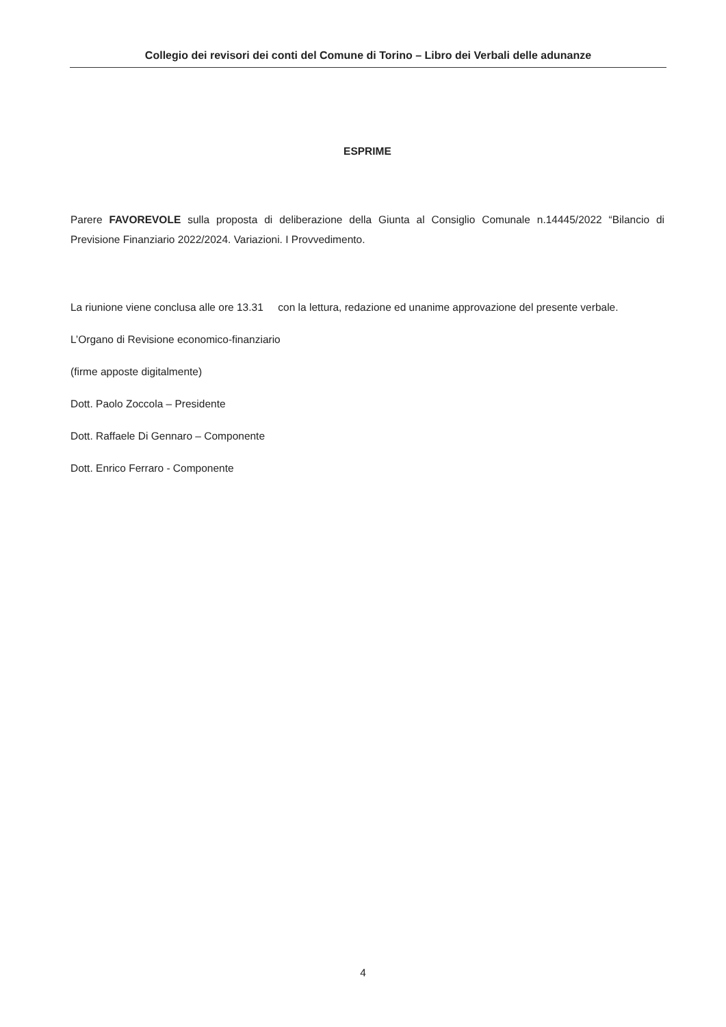Collegio dei revisori dei conti del Comune di Torino – Libro dei Verbali delle adunanze
ESPRIME
Parere FAVOREVOLE sulla proposta di deliberazione della Giunta al Consiglio Comunale n.14445/2022 “Bilancio di Previsione Finanziario 2022/2024. Variazioni. I Provvedimento.
La riunione viene conclusa alle ore 13.31 con la lettura, redazione ed unanime approvazione del presente verbale.
L’Organo di Revisione economico-finanziario
(firme apposte digitalmente)
Dott. Paolo Zoccola – Presidente
Dott. Raffaele Di Gennaro – Componente
Dott. Enrico Ferraro - Componente
4